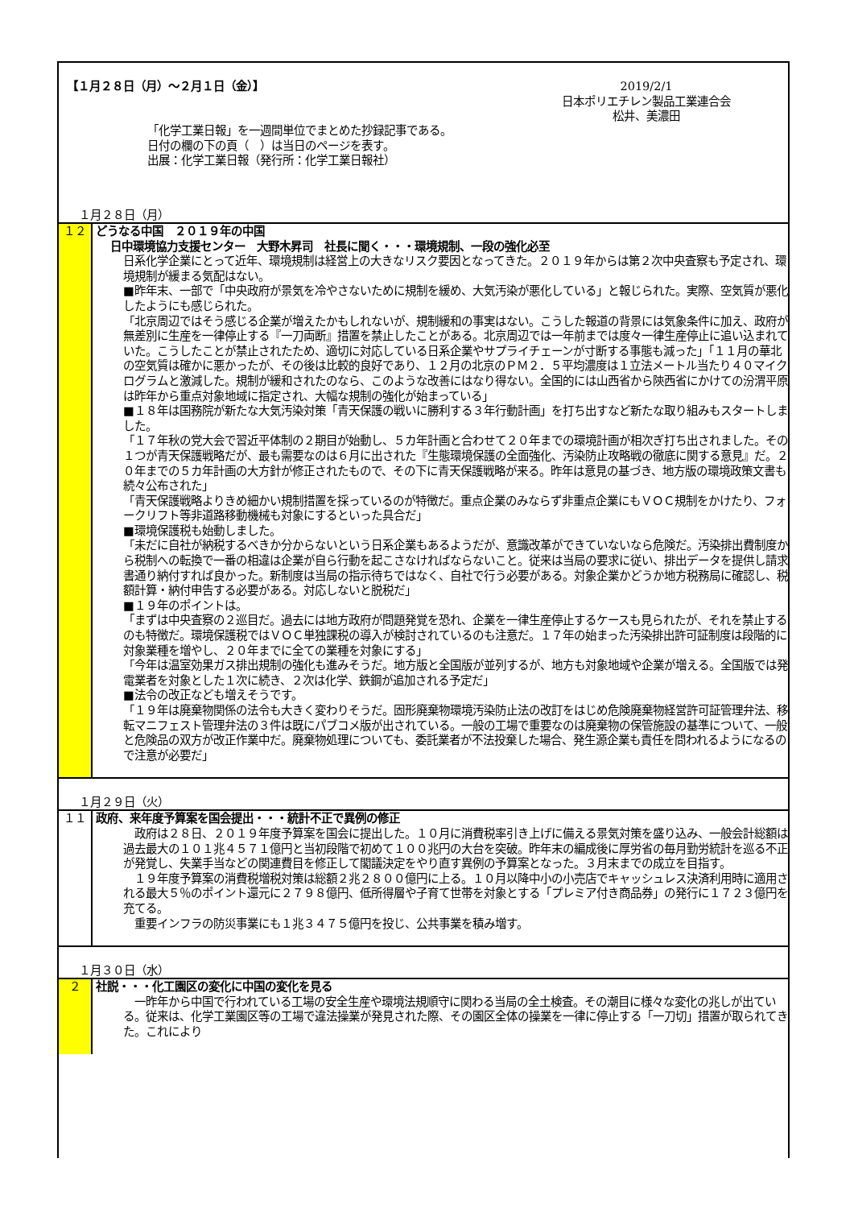【１月２８日（月）～２月１日（金）】
2019/2/1
日本ポリエチレン製品工業連合会
松井、美濃田
「化学工業日報」を一週間単位でまとめた抄録記事である。
日付の欄の下の頁（　）は当日のページを表す。
出展：化学工業日報（発行所：化学工業日報社）
１月２８日（月）
１２ どうなる中国　２０１９年の中国
日中環境協力支援センター　大野木昇司　社長に聞く・・・環境規制、一段の強化必至
日系化学企業にとって近年、環境規制は経営上の大きなリスク要因となってきた。２０１９年からは第２次中央査察も予定され、環境規制が緩まる気配はない。
■昨年末、一部で「中央政府が景気を冷やさないために規制を緩め、大気汚染が悪化している」と報じられた。実際、空気質が悪化したようにも感じられた。
「北京周辺ではそう感じる企業が増えたかもしれないが、規制緩和の事実はない。こうした報道の背景には気象条件に加え、政府が無差別に生産を一律停止する『一刀両断』措置を禁止したことがある。北京周辺では一年前までは度々一律生産停止に追い込まれていた。こうしたことが禁止されたため、適切に対応している日系企業やサプライチェーンが寸断する事態も減った」「１１月の華北の空気質は確かに悪かったが、その後は比較的良好であり、１２月の北京のＰＭ２．５平均濃度は１立法メートル当たり４０マイクログラムと激減した。規制が緩和されたのなら、このような改善にはなり得ない。全国的には山西省から陝西省にかけての汾渭平原は昨年から重点対象地域に指定され、大幅な規制の強化が始まっている」
■１８年は国務院が新たな大気汚染対策「青天保護の戦いに勝利する３年行動計画」を打ち出すなど新たな取り組みもスタートしました。
「１７年秋の党大会で習近平体制の２期目が始動し、５カ年計画と合わせて２０年までの環境計画が相次ぎ打ち出されました。その１つが青天保護戦略だが、最も需要なのは６月に出された『生態環境保護の全面強化、汚染防止攻略戦の徹底に関する意見』だ。２０年までの５カ年計画の大方針が修正されたもので、その下に青天保護戦略が来る。昨年は意見の基づき、地方版の環境政策文書も続々公布された」
「青天保護戦略よりきめ細かい規制措置を採っているのが特徴だ。重点企業のみならず非重点企業にもＶＯＣ規制をかけたり、フォークリフト等非道路移動機械も対象にするといった具合だ」
■環境保護税も始動しました。
「未だに自社が納税するべきか分からないという日系企業もあるようだが、意識改革ができていないなら危険だ。汚染排出費制度から税制への転換で一番の相違は企業が自ら行動を起こさなければならないこと。従来は当局の要求に従い、排出データを提供し請求書通り納付すれば良かった。新制度は当局の指示待ちではなく、自社で行う必要がある。対象企業かどうか地方税務局に確認し、税額計算・納付申告する必要がある。対応しないと脱税だ」
■１９年のポイントは。
「まずは中央査察の２巡目だ。過去には地方政府が問題発覚を恐れ、企業を一律生産停止するケースも見られたが、それを禁止するのも特徴だ。環境保護税ではＶＯＣ単独課税の導入が検討されているのも注意だ。１７年の始まった汚染排出許可証制度は段階的に対象業種を増やし、２０年までに全ての業種を対象にする」
「今年は温室効果ガス排出規制の強化も進みそうだ。地方版と全国版が並列するが、地方も対象地域や企業が増える。全国版では発電業者を対象とした１次に続き、２次は化学、鉄鋼が追加される予定だ」
■法令の改正なども増えそうです。
「１９年は廃棄物関係の法令も大きく変わりそうだ。固形廃棄物環境汚染防止法の改訂をはじめ危険廃棄物経営許可証管理弁法、移転マニフェスト管理弁法の３件は既にパブコメ版が出されている。一般の工場で重要なのは廃棄物の保管施設の基準について、一般と危険品の双方が改正作業中だ。廃棄物処理についても、委託業者が不法投棄した場合、発生源企業も責任を問われるようになるので注意が必要だ」
１月２９日（火）
１１ 政府、来年度予算案を国会提出・・・統計不正で異例の修正
　政府は２８日、２０１９年度予算案を国会に提出した。１０月に消費税率引き上げに備える景気対策を盛り込み、一般会計総額は過去最大の１０１兆４５７１億円と当初段階で初めて１００兆円の大台を突破。昨年末の編成後に厚労省の毎月勤労統計を巡る不正が発覚し、失業手当などの関連費目を修正して閣議決定をやり直す異例の予算案となった。３月末までの成立を目指す。
　１９年度予算案の消費税増税対策は総額２兆２８００億円に上る。１０月以降中小の小売店でキャッシュレス決済利用時に適用される最大５％のポイント還元に２７９８億円、低所得層や子育て世帯を対象とする「プレミア付き商品券」の発行に１７２３億円を充てる。
　重要インフラの防災事業にも１兆３４７５億円を投じ、公共事業を積み増す。
１月３０日（水）
２ 社説・・・化工園区の変化に中国の変化を見る
　一昨年から中国で行われている工場の安全生産や環境法規順守に関わる当局の全土検査。その潮目に様々な変化の兆しが出ている。従来は、化学工業園区等の工場で違法操業が発見された際、その園区全体の操業を一律に停止する「一刀切」措置が取られてきた。これにより